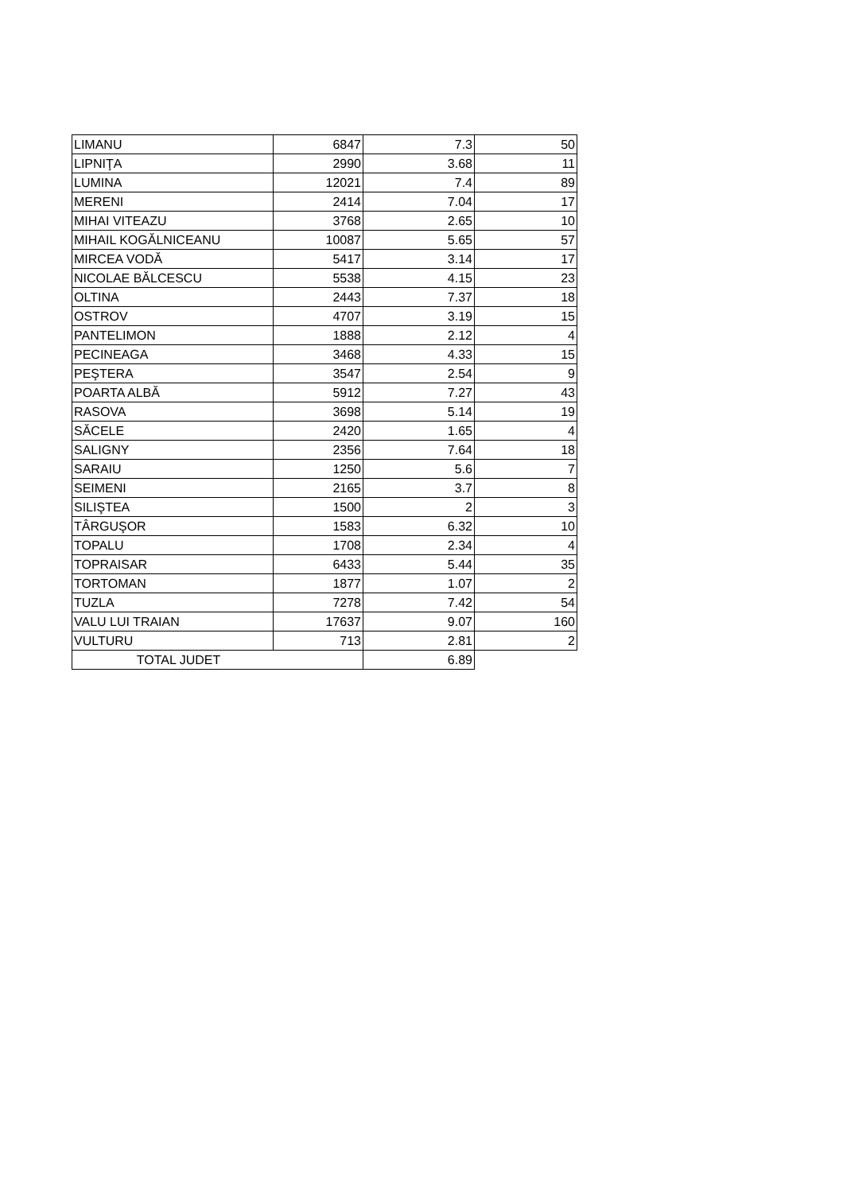| LIMANU | 6847 | 7.3 | 50 |
| LIPNIŢA | 2990 | 3.68 | 11 |
| LUMINA | 12021 | 7.4 | 89 |
| MERENI | 2414 | 7.04 | 17 |
| MIHAI VITEAZU | 3768 | 2.65 | 10 |
| MIHAIL KOGĂLNICEANU | 10087 | 5.65 | 57 |
| MIRCEA VODĂ | 5417 | 3.14 | 17 |
| NICOLAE BĂLCESCU | 5538 | 4.15 | 23 |
| OLTINA | 2443 | 7.37 | 18 |
| OSTROV | 4707 | 3.19 | 15 |
| PANTELIMON | 1888 | 2.12 | 4 |
| PECINEAGA | 3468 | 4.33 | 15 |
| PEŞTERA | 3547 | 2.54 | 9 |
| POARTA ALBĂ | 5912 | 7.27 | 43 |
| RASOVA | 3698 | 5.14 | 19 |
| SĂCELE | 2420 | 1.65 | 4 |
| SALIGNY | 2356 | 7.64 | 18 |
| SARAIU | 1250 | 5.6 | 7 |
| SEIMENI | 2165 | 3.7 | 8 |
| SILIŞTEA | 1500 | 2 | 3 |
| TÂRGUŞOR | 1583 | 6.32 | 10 |
| TOPALU | 1708 | 2.34 | 4 |
| TOPRAISAR | 6433 | 5.44 | 35 |
| TORTOMAN | 1877 | 1.07 | 2 |
| TUZLA | 7278 | 7.42 | 54 |
| VALU LUI TRAIAN | 17637 | 9.07 | 160 |
| VULTURU | 713 | 2.81 | 2 |
| TOTAL JUDET | | 6.89 | |